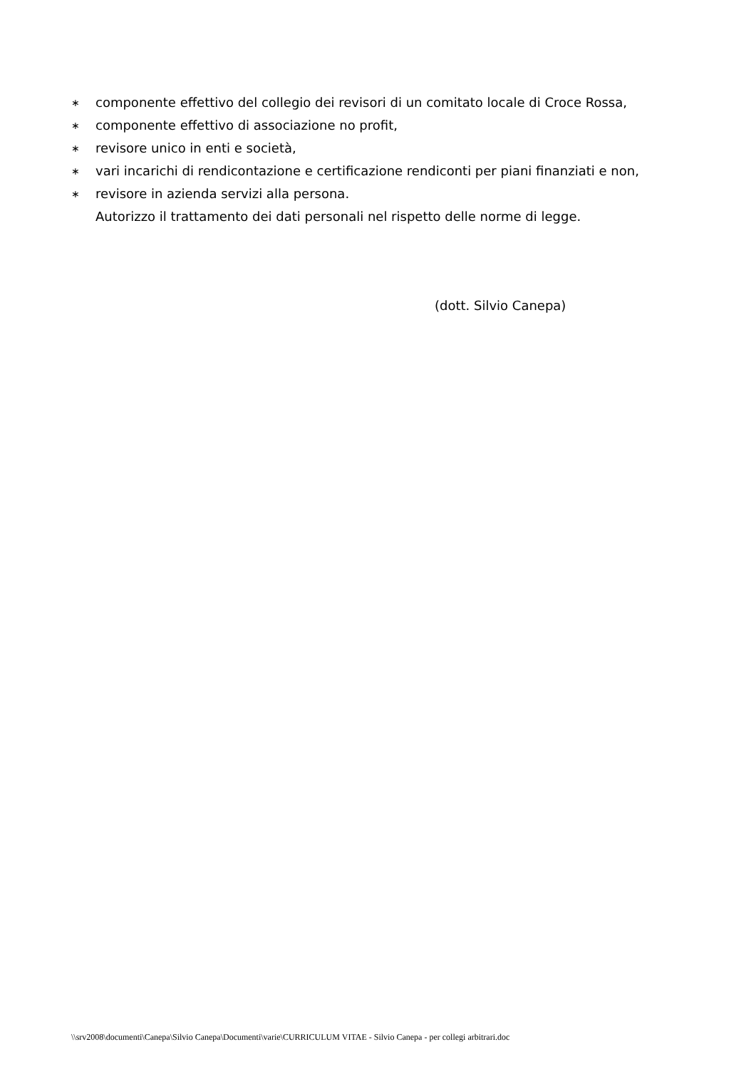∗ componente effettivo del collegio dei revisori di un comitato locale di Croce Rossa,
∗ componente effettivo di associazione no profit,
∗ revisore unico in enti e società,
∗ vari incarichi di rendicontazione e certificazione rendiconti per piani finanziati e non,
∗ revisore in azienda servizi alla persona.
Autorizzo il trattamento dei dati personali nel rispetto delle norme di legge.
(dott. Silvio Canepa)
\\srv2008\documenti\Canepa\Silvio Canepa\Documenti\varie\CURRICULUM VITAE - Silvio Canepa - per collegi arbitrari.doc